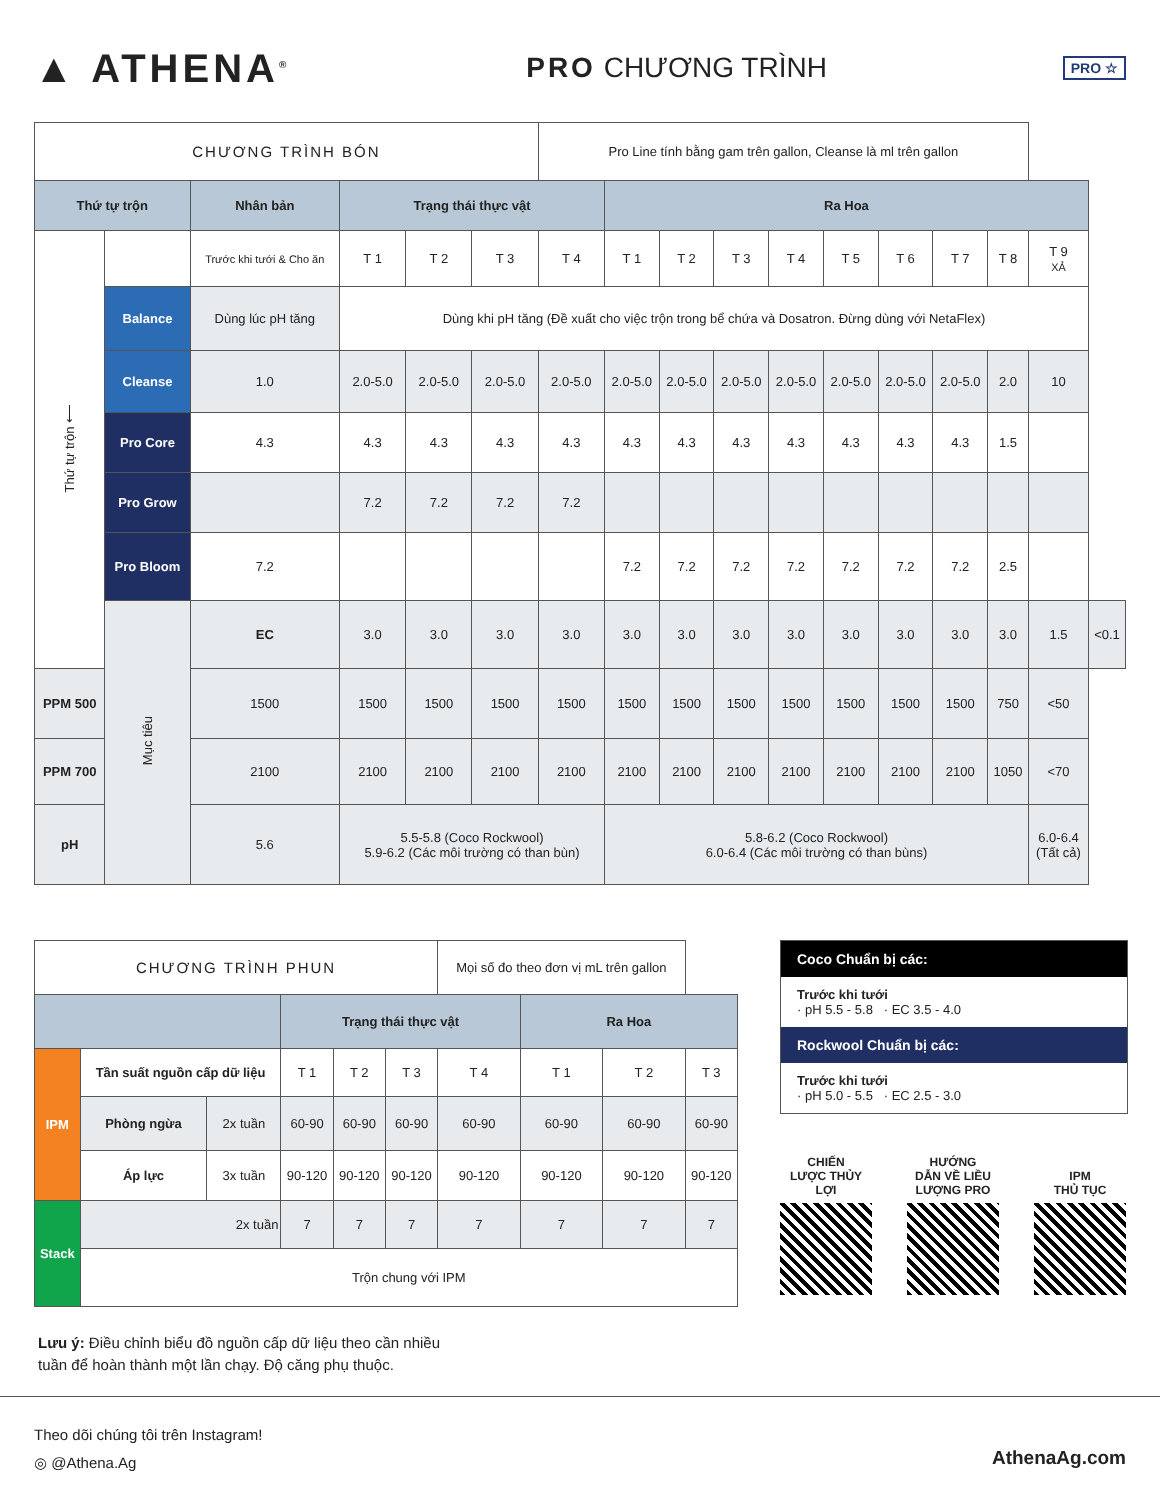▲ ATHENA<sup>®</sup>
PRO CHƯƠNG TRÌNH
PRO ☆
| CHƯƠNG TRÌNH BÓN | | | | | | Pro Line tính bằng gam trên gallon, Cleanse là ml trên gallon | | | | | | | | | | |
| Thứ tự trộn | | Nhân bản | Trạng thái thực vật | | | | Ra Hoa | | | | | | | | | |
| Thứ tự trộn ⟵ | | Trước khi tưới & Cho ăn | T 1 | T 2 | T 3 | T 4 | T 1 | T 2 | T 3 | T 4 | T 5 | T 6 | T 7 | T 8 | T 9 XẢ | |
| | Balance | Dùng lúc pH tăng | Dùng khi pH tăng (Đề xuất cho việc trộn trong bể chứa và Dosatron. Đừng dùng với NetaFlex) | | | | | | | | | | | | | |
| | Cleanse | 1.0 | 2.0-5.0 | 2.0-5.0 | 2.0-5.0 | 2.0-5.0 | 2.0-5.0 | 2.0-5.0 | 2.0-5.0 | 2.0-5.0 | 2.0-5.0 | 2.0-5.0 | 2.0-5.0 | 2.0 | 10 | |
| | Pro Core | 4.3 | 4.3 | 4.3 | 4.3 | 4.3 | 4.3 | 4.3 | 4.3 | 4.3 | 4.3 | 4.3 | 4.3 | 1.5 | | |
| | Pro Grow | | 7.2 | 7.2 | 7.2 | 7.2 | | | | | | | | | | |
| | Pro Bloom | 7.2 | | | | | 7.2 | 7.2 | 7.2 | 7.2 | 7.2 | 7.2 | 7.2 | 2.5 | | |
| | Mục tiêu | EC | 3.0 | 3.0 | 3.0 | 3.0 | 3.0 | 3.0 | 3.0 | 3.0 | 3.0 | 3.0 | 3.0 | 3.0 | 1.5 | <0.1 |
| PPM 500 | | 1500 | 1500 | 1500 | 1500 | 1500 | 1500 | 1500 | 1500 | 1500 | 1500 | 1500 | 1500 | 750 | <50 | |
| PPM 700 | | 2100 | 2100 | 2100 | 2100 | 2100 | 2100 | 2100 | 2100 | 2100 | 2100 | 2100 | 2100 | 1050 | <70 | |
| pH | | 5.6 | 5.5-5.8 (Coco Rockwool) 5.9-6.2 (Các môi trường có than bùn) | | | | 5.8-6.2 (Coco Rockwool) 6.0-6.4 (Các môi trường có than bùns) | | | | | | | | 6.0-6.4 (Tất cả) | |
| CHƯƠNG TRÌNH PHUN | | | | | | Mọi số đo theo đơn vị mL trên gallon | | | |
| | | | Trạng thái thực vật | | | | Ra Hoa | | |
| IPM | Tần suất nguồn cấp dữ liệu | | T 1 | T 2 | T 3 | T 4 | T 1 | T 2 | T 3 |
| | Phòng ngừa | 2x tuần | 60-90 | 60-90 | 60-90 | 60-90 | 60-90 | 60-90 | 60-90 |
| | Áp lực | 3x tuần | 90-120 | 90-120 | 90-120 | 90-120 | 90-120 | 90-120 | 90-120 |
| Stack | 2x tuần | | 7 | 7 | 7 | 7 | 7 | 7 | 7 |
| | Trộn chung với IPM | | | | | | | | |
Coco Chuẩn bị các:
Trước khi tưới
· pH 5.5 - 5.8 · EC 3.5 - 4.0
Rockwool Chuẩn bị các:
Trước khi tưới
· pH 5.0 - 5.5 · EC 2.5 - 3.0
CHIẾN
LƯỢC THỦY
LỢI
HƯỚNG
DẪN VỀ LIỀU
LƯỢNG PRO
IPM
THỦ TỤC
Lưu ý: Điều chỉnh biểu đồ nguồn cấp dữ liệu theo cần nhiều
tuần để hoàn thành một lần chạy. Độ căng phụ thuộc.
Theo dõi chúng tôi trên Instagram!
◎ @Athena.Ag
AthenaAg.com